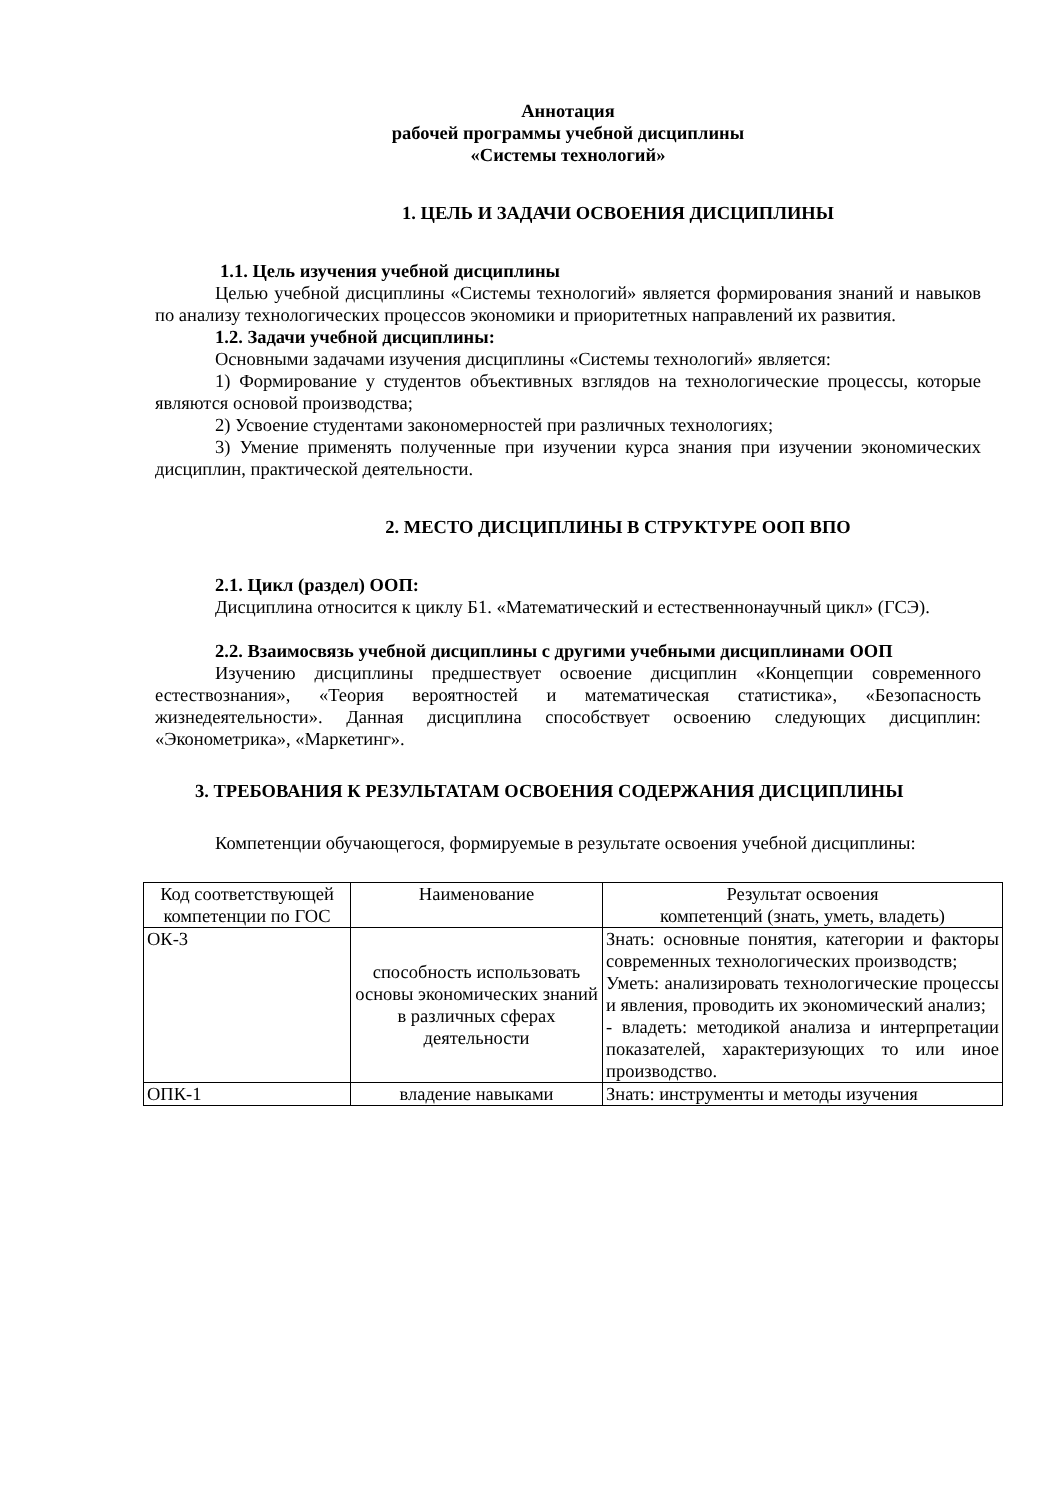Аннотация
рабочей программы учебной дисциплины
«Системы технологий»
1. ЦЕЛЬ И ЗАДАЧИ ОСВОЕНИЯ ДИСЦИПЛИНЫ
1.1. Цель изучения учебной дисциплины
Целью учебной дисциплины «Системы технологий» является формирования знаний и навыков по анализу технологических процессов экономики и приоритетных направлений их развития.
1.2. Задачи учебной дисциплины:
Основными задачами изучения дисциплины «Системы технологий» является:
1) Формирование у студентов объективных взглядов на технологические процессы, которые являются основой производства;
2) Усвоение студентами закономерностей при различных технологиях;
3) Умение применять полученные при изучении курса знания при изучении экономических дисциплин, практической деятельности.
2. МЕСТО ДИСЦИПЛИНЫ В СТРУКТУРЕ ООП ВПО
2.1. Цикл (раздел) ООП:
Дисциплина относится к циклу Б1. «Математический и естественнонаучный цикл» (ГСЭ).
2.2. Взаимосвязь учебной дисциплины с другими учебными дисциплинами ООП
Изучению дисциплины предшествует освоение дисциплин «Концепции современного естествознания», «Теория вероятностей и математическая статистика», «Безопасность жизнедеятельности». Данная дисциплина способствует освоению следующих дисциплин: «Эконометрика», «Маркетинг».
3. ТРЕБОВАНИЯ К РЕЗУЛЬТАТАМ ОСВОЕНИЯ СОДЕРЖАНИЯ ДИСЦИПЛИНЫ
Компетенции обучающегося, формируемые в результате освоения учебной дисциплины:
| Код соответствующей компетенции по ГОС | Наименование | Результат освоения компетенций (знать, уметь, владеть) |
| ОК-3 | способность использовать основы экономических знаний в различных сферах деятельности | Знать: основные понятия, категории и факторы современных технологических производств; Уметь: анализировать технологические процессы и явления, проводить их экономический анализ; - владеть: методикой анализа и интерпретации показателей, характеризующих то или иное производство. |
| ОПК-1 | владение навыками | Знать: инструменты и методы изучения |